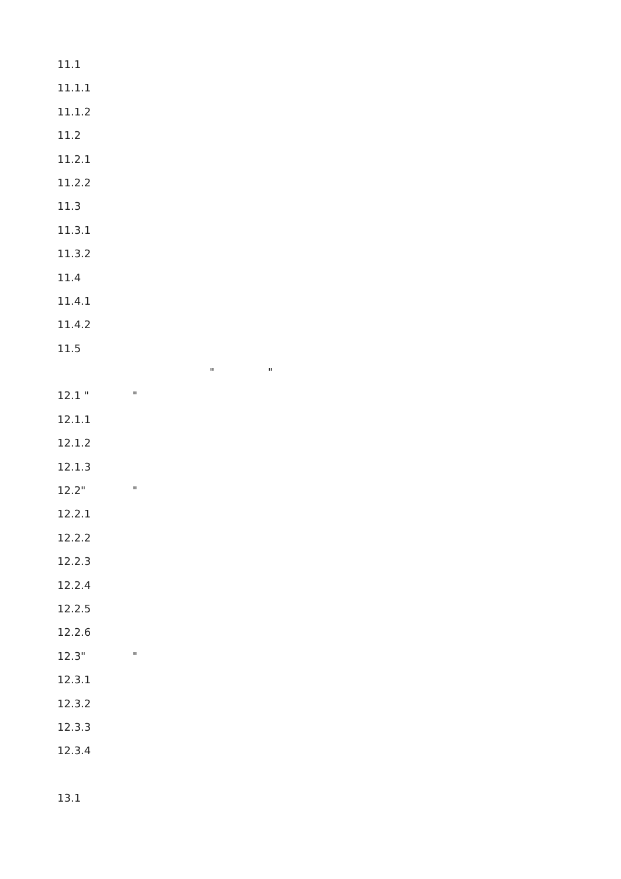11.1
11.1.1
11.1.2
11.2
11.2.1
11.2.2
11.3
11.3.1
11.3.2
11.4
11.4.1
11.4.2
11.5
" "
12.1 " "
12.1.1
12.1.2
12.1.3
12.2" "
12.2.1
12.2.2
12.2.3
12.2.4
12.2.5
12.2.6
12.3" "
12.3.1
12.3.2
12.3.3
12.3.4
13.1